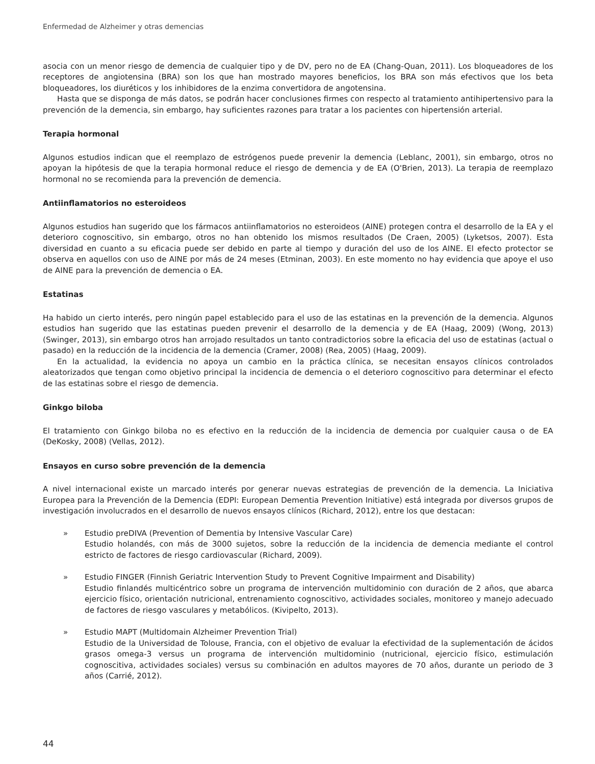Enfermedad de Alzheimer y otras demencias
asocia con un menor riesgo de demencia de cualquier tipo y de DV, pero no de EA (Chang-Quan, 2011). Los bloqueadores de los receptores de angiotensina (BRA) son los que han mostrado mayores beneficios, los BRA son más efectivos que los beta bloqueadores, los diuréticos y los inhibidores de la enzima convertidora de angotensina.
Hasta que se disponga de más datos, se podrán hacer conclusiones firmes con respecto al tratamiento antihipertensivo para la prevención de la demencia, sin embargo, hay suficientes razones para tratar a los pacientes con hipertensión arterial.
Terapia hormonal
Algunos estudios indican que el reemplazo de estrógenos puede prevenir la demencia (Leblanc, 2001), sin embargo, otros no apoyan la hipótesis de que la terapia hormonal reduce el riesgo de demencia y de EA (O'Brien, 2013). La terapia de reemplazo hormonal no se recomienda para la prevención de demencia.
Antiinflamatorios no esteroideos
Algunos estudios han sugerido que los fármacos antiinflamatorios no esteroideos (AINE) protegen contra el desarrollo de la EA y el deterioro cognoscitivo, sin embargo, otros no han obtenido los mismos resultados (De Craen, 2005) (Lyketsos, 2007). Esta diversidad en cuanto a su eficacia puede ser debido en parte al tiempo y duración del uso de los AINE. El efecto protector se observa en aquellos con uso de AINE por más de 24 meses (Etminan, 2003). En este momento no hay evidencia que apoye el uso de AINE para la prevención de demencia o EA.
Estatinas
Ha habido un cierto interés, pero ningún papel establecido para el uso de las estatinas en la prevención de la demencia. Algunos estudios han sugerido que las estatinas pueden prevenir el desarrollo de la demencia y de EA (Haag, 2009) (Wong, 2013) (Swinger, 2013), sin embargo otros han arrojado resultados un tanto contradictorios sobre la eficacia del uso de estatinas (actual o pasado) en la reducción de la incidencia de la demencia (Cramer, 2008) (Rea, 2005) (Haag, 2009).
En la actualidad, la evidencia no apoya un cambio en la práctica clínica, se necesitan ensayos clínicos controlados aleatorizados que tengan como objetivo principal la incidencia de demencia o el deterioro cognoscitivo para determinar el efecto de las estatinas sobre el riesgo de demencia.
Ginkgo biloba
El tratamiento con Ginkgo biloba no es efectivo en la reducción de la incidencia de demencia por cualquier causa o de EA (DeKosky, 2008) (Vellas, 2012).
Ensayos en curso sobre prevención de la demencia
A nivel internacional existe un marcado interés por generar nuevas estrategias de prevención de la demencia. La Iniciativa Europea para la Prevención de la Demencia (EDPI: European Dementia Prevention Initiative) está integrada por diversos grupos de investigación involucrados en el desarrollo de nuevos ensayos clínicos (Richard, 2012), entre los que destacan:
» Estudio preDIVA (Prevention of Dementia by Intensive Vascular Care)
Estudio holandés, con más de 3000 sujetos, sobre la reducción de la incidencia de demencia mediante el control estricto de factores de riesgo cardiovascular (Richard, 2009).
» Estudio FINGER (Finnish Geriatric Intervention Study to Prevent Cognitive Impairment and Disability)
Estudio finlandés multicéntrico sobre un programa de intervención multidominio con duración de 2 años, que abarca ejercicio físico, orientación nutricional, entrenamiento cognoscitivo, actividades sociales, monitoreo y manejo adecuado de factores de riesgo vasculares y metabólicos. (Kivipelto, 2013).
» Estudio MAPT (Multidomain Alzheimer Prevention Trial)
Estudio de la Universidad de Tolouse, Francia, con el objetivo de evaluar la efectividad de la suplementación de ácidos grasos omega-3 versus un programa de intervención multidominio (nutricional, ejercicio físico, estimulación cognoscitiva, actividades sociales) versus su combinación en adultos mayores de 70 años, durante un periodo de 3 años (Carrié, 2012).
44